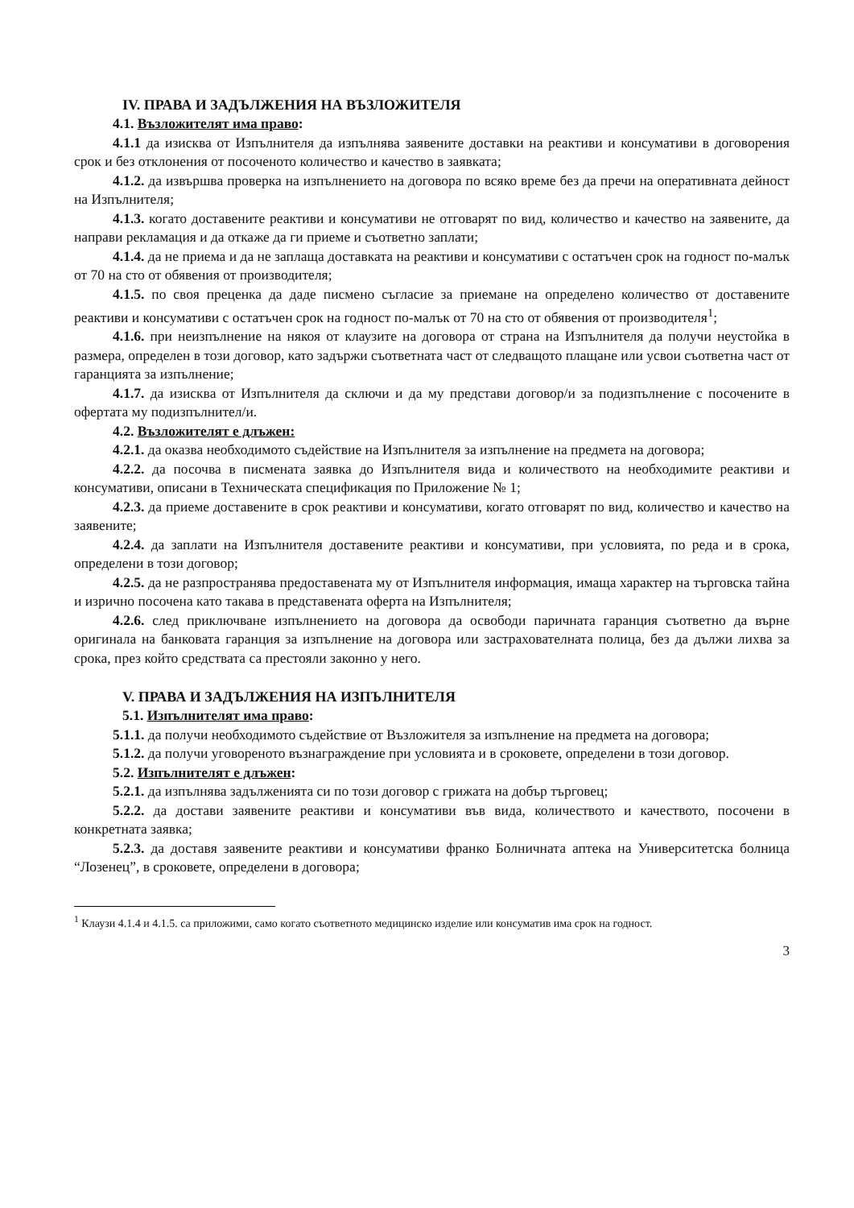IV. ПРАВА И ЗАДЪЛЖЕНИЯ НА ВЪЗЛОЖИТЕЛЯ
4.1. Възложителят има право:
4.1.1 да изисква от Изпълнителя да изпълнява заявените доставки на реактиви и консумативи в договорения срок и без отклонения от посоченото количество и качество в заявката;
4.1.2. да извършва проверка на изпълнението на договора по всяко време без да пречи на оперативната дейност на Изпълнителя;
4.1.3. когато доставените реактиви и консумативи не отговарят по вид, количество и качество на заявените, да направи рекламация и да откаже да ги приеме и съответно заплати;
4.1.4. да не приема и да не заплаща доставката на реактиви и консумативи с остатъчен срок на годност по-малък от 70 на сто от обявения от производителя;
4.1.5. по своя преценка да даде писмено съгласие за приемане на определено количество от доставените реактиви и консумативи с остатъчен срок на годност по-малък от 70 на сто от обявения от производителя<sup>1</sup>;
4.1.6. при неизпълнение на някоя от клаузите на договора от страна на Изпълнителя да получи неустойка в размера, определен в този договор, като задържи съответната част от следващото плащане или усвои съответна част от гаранцията за изпълнение;
4.1.7. да изисква от Изпълнителя да сключи и да му представи договор/и за подизпълнение с посочените в офертата му подизпълнител/и.
4.2. Възложителят е длъжен:
4.2.1. да оказва необходимото съдействие на Изпълнителя за изпълнение на предмета на договора;
4.2.2. да посочва в писмената заявка до Изпълнителя вида и количеството на необходимите реактиви и консумативи, описани в Техническата спецификация по Приложение № 1;
4.2.3. да приеме доставените в срок реактиви и консумативи, когато отговарят по вид, количество и качество на заявените;
4.2.4. да заплати на Изпълнителя доставените реактиви и консумативи, при условията, по реда и в срока, определени в този договор;
4.2.5. да не разпространява предоставената му от Изпълнителя информация, имаща характер на търговска тайна и изрично посочена като такава в представената оферта на Изпълнителя;
4.2.6. след приключване изпълнението на договора да освободи паричната гаранция съответно да върне оригинала на банковата гаранция за изпълнение на договора или застрахователната полица, без да дължи лихва за срока, през който средствата са престояли законно у него.
V. ПРАВА И ЗАДЪЛЖЕНИЯ НА ИЗПЪЛНИТЕЛЯ
5.1. Изпълнителят има право:
5.1.1. да получи необходимото съдействие от Възложителя за изпълнение на предмета на договора;
5.1.2. да получи уговореното възнаграждение при условията и в сроковете, определени в този договор.
5.2. Изпълнителят е длъжен:
5.2.1. да изпълнява задълженията си по този договор с грижата на добър търговец;
5.2.2. да достави заявените реактиви и консумативи във вида, количеството и качеството, посочени в конкретната заявка;
5.2.3. да доставя заявените реактиви и консумативи франко Болничната аптека на Университетска болница “Лозенец”, в сроковете, определени в договора;
<sup>1</sup> Клаузи 4.1.4 и 4.1.5. са приложими, само когато съответното медицинско изделие или консуматив има срок на годност.
3